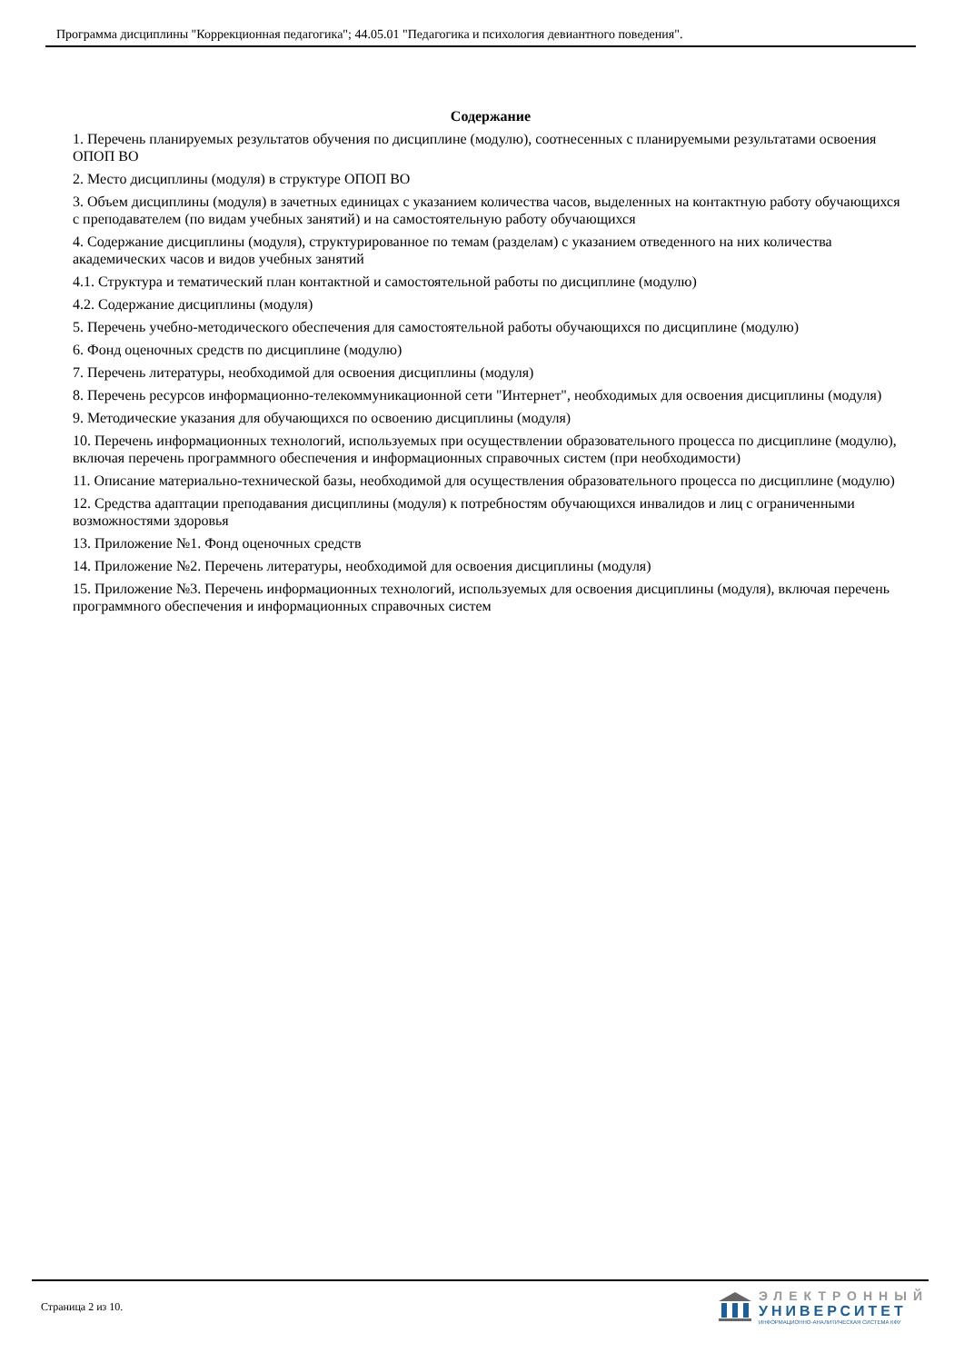Программа дисциплины "Коррекционная педагогика"; 44.05.01 "Педагогика и психология девиантного поведения".
Содержание
1. Перечень планируемых результатов обучения по дисциплине (модулю), соотнесенных с планируемыми результатами освоения ОПОП ВО
2. Место дисциплины (модуля) в структуре ОПОП ВО
3. Объем дисциплины (модуля) в зачетных единицах с указанием количества часов, выделенных на контактную работу обучающихся с преподавателем (по видам учебных занятий) и на самостоятельную работу обучающихся
4. Содержание дисциплины (модуля), структурированное по темам (разделам) с указанием отведенного на них количества академических часов и видов учебных занятий
4.1. Структура и тематический план контактной и самостоятельной работы по дисциплине (модулю)
4.2. Содержание дисциплины (модуля)
5. Перечень учебно-методического обеспечения для самостоятельной работы обучающихся по дисциплине (модулю)
6. Фонд оценочных средств по дисциплине (модулю)
7. Перечень литературы, необходимой для освоения дисциплины (модуля)
8. Перечень ресурсов информационно-телекоммуникационной сети "Интернет", необходимых для освоения дисциплины (модуля)
9. Методические указания для обучающихся по освоению дисциплины (модуля)
10. Перечень информационных технологий, используемых при осуществлении образовательного процесса по дисциплине (модулю), включая перечень программного обеспечения и информационных справочных систем (при необходимости)
11. Описание материально-технической базы, необходимой для осуществления образовательного процесса по дисциплине (модулю)
12. Средства адаптации преподавания дисциплины (модуля) к потребностям обучающихся инвалидов и лиц с ограниченными возможностями здоровья
13. Приложение №1. Фонд оценочных средств
14. Приложение №2. Перечень литературы, необходимой для освоения дисциплины (модуля)
15. Приложение №3. Перечень информационных технологий, используемых для освоения дисциплины (модуля), включая перечень программного обеспечения и информационных справочных систем
Страница 2 из 10.
ЭЛЕКТРОННЫЙ
УНИВЕРСИТЕТ
ИНФОРМАЦИОННО-АНАЛИТИЧЕСКАЯ СИСТЕМА КФУ